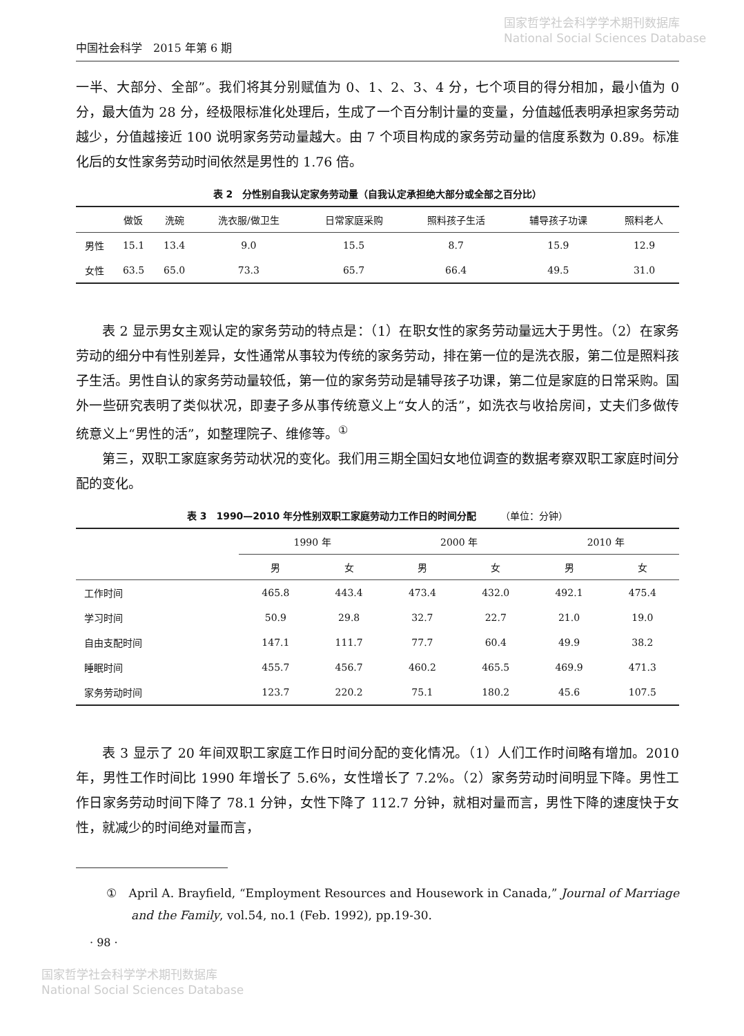国家哲学社会科学学术期刊数据库
National Social Sciences Database
中国社会科学　2015 年第 6 期
一半、大部分、全部”。我们将其分别赋值为 0、1、2、3、4 分，七个项目的得分相加，最小值为 0 分，最大值为 28 分，经极限标准化处理后，生成了一个百分制计量的变量，分值越低表明承担家务劳动越少，分值越接近 100 说明家务劳动量越大。由 7 个项目构成的家务劳动量的信度系数为 0.89。标准化后的女性家务劳动时间依然是男性的 1.76 倍。
表 2　分性别自我认定家务劳动量（自我认定承担绝大部分或全部之百分比）
| | 做饭 | 洗碗 | 洗衣服/做卫生 | 日常家庭采购 | 照料孩子生活 | 辅导孩子功课 | 照料老人 |
| --- | --- | --- | --- | --- | --- | --- | --- |
| 男性 | 15.1 | 13.4 | 9.0 | 15.5 | 8.7 | 15.9 | 12.9 |
| 女性 | 63.5 | 65.0 | 73.3 | 65.7 | 66.4 | 49.5 | 31.0 |
表 2 显示男女主观认定的家务劳动的特点是：（1）在职女性的家务劳动量远大于男性。（2）在家务劳动的细分中有性别差异，女性通常从事较为传统的家务劳动，排在第一位的是洗衣服，第二位是照料孩子生活。男性自认的家务劳动量较低，第一位的家务劳动是辅导孩子功课，第二位是家庭的日常采购。国外一些研究表明了类似状况，即妻子多从事传统意义上“女人的活”，如洗衣与收拾房间，丈夫们多做传统意义上“男性的活”，如整理院子、维修等。<sup>①</sup>
第三，双职工家庭家务劳动状况的变化。我们用三期全国妇女地位调查的数据考察双职工家庭时间分配的变化。
表 3　1990—2010 年分性别双职工家庭劳动力工作日的时间分配　　　（单位：分钟）
| | 1990 年 | | 2000 年 | | 2010 年 | |
| --- | --- | --- | --- | --- | --- | --- |
| | 男 | 女 | 男 | 女 | 男 | 女 |
| 工作时间 | 465.8 | 443.4 | 473.4 | 432.0 | 492.1 | 475.4 |
| 学习时间 | 50.9 | 29.8 | 32.7 | 22.7 | 21.0 | 19.0 |
| 自由支配时间 | 147.1 | 111.7 | 77.7 | 60.4 | 49.9 | 38.2 |
| 睡眠时间 | 455.7 | 456.7 | 460.2 | 465.5 | 469.9 | 471.3 |
| 家务劳动时间 | 123.7 | 220.2 | 75.1 | 180.2 | 45.6 | 107.5 |
表 3 显示了 20 年间双职工家庭工作日时间分配的变化情况。（1）人们工作时间略有增加。2010 年，男性工作时间比 1990 年增长了 5.6%，女性增长了 7.2%。（2）家务劳动时间明显下降。男性工作日家务劳动时间下降了 78.1 分钟，女性下降了 112.7 分钟，就相对量而言，男性下降的速度快于女性，就减少的时间绝对量而言，
①　April A. Brayfield, “Employment Resources and Housework in Canada,” Journal of Marriage and the Family, vol.54, no.1 (Feb. 1992), pp.19-30.
· 98 ·
国家哲学社会科学学术期刊数据库
National Social Sciences Database